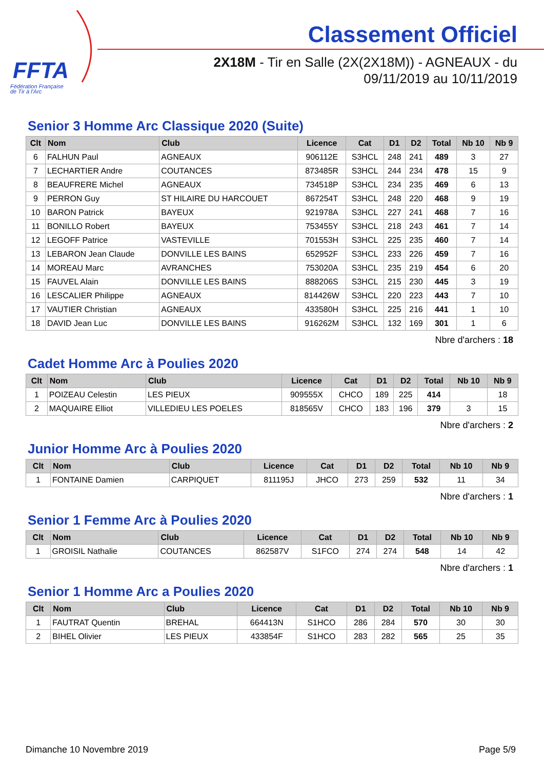FFTA
Fédération Française
de Tir à l'Arc
Classement Officiel
2X18M - Tir en Salle (2X(2X18M)) - AGNEAUX - du 09/11/2019 au 10/11/2019
Senior 3 Homme Arc Classique 2020 (Suite)
| Clt | Nom | Club | Licence | Cat | D1 | D2 | Total | Nb 10 | Nb 9 |
| --- | --- | --- | --- | --- | --- | --- | --- | --- | --- |
| 6 | FALHUN Paul | AGNEAUX | 906112E | S3HCL | 248 | 241 | 489 | 3 | 27 |
| 7 | LECHARTIER Andre | COUTANCES | 873485R | S3HCL | 244 | 234 | 478 | 15 | 9 |
| 8 | BEAUFRERE Michel | AGNEAUX | 734518P | S3HCL | 234 | 235 | 469 | 6 | 13 |
| 9 | PERRON Guy | ST HILAIRE DU HARCOUET | 867254T | S3HCL | 248 | 220 | 468 | 9 | 19 |
| 10 | BARON Patrick | BAYEUX | 921978A | S3HCL | 227 | 241 | 468 | 7 | 16 |
| 11 | BONILLO Robert | BAYEUX | 753455Y | S3HCL | 218 | 243 | 461 | 7 | 14 |
| 12 | LEGOFF Patrice | VASTEVILLE | 701553H | S3HCL | 225 | 235 | 460 | 7 | 14 |
| 13 | LEBARON Jean Claude | DONVILLE LES BAINS | 652952F | S3HCL | 233 | 226 | 459 | 7 | 16 |
| 14 | MOREAU Marc | AVRANCHES | 753020A | S3HCL | 235 | 219 | 454 | 6 | 20 |
| 15 | FAUVEL Alain | DONVILLE LES BAINS | 888206S | S3HCL | 215 | 230 | 445 | 3 | 19 |
| 16 | LESCALIER Philippe | AGNEAUX | 814426W | S3HCL | 220 | 223 | 443 | 7 | 10 |
| 17 | VAUTIER Christian | AGNEAUX | 433580H | S3HCL | 225 | 216 | 441 | 1 | 10 |
| 18 | DAVID Jean Luc | DONVILLE LES BAINS | 916262M | S3HCL | 132 | 169 | 301 | 1 | 6 |
Nbre d'archers : 18
Cadet Homme Arc à Poulies 2020
| Clt | Nom | Club | Licence | Cat | D1 | D2 | Total | Nb 10 | Nb 9 |
| --- | --- | --- | --- | --- | --- | --- | --- | --- | --- |
| 1 | POIZEAU Celestin | LES PIEUX | 909555X | CHCO | 189 | 225 | 414 | | 18 |
| 2 | MAQUAIRE Elliot | VILLEDIEU LES POELES | 818565V | CHCO | 183 | 196 | 379 | 3 | 15 |
Nbre d'archers : 2
Junior Homme Arc à Poulies 2020
| Clt | Nom | Club | Licence | Cat | D1 | D2 | Total | Nb 10 | Nb 9 |
| --- | --- | --- | --- | --- | --- | --- | --- | --- | --- |
| 1 | FONTAINE Damien | CARPIQUET | 811195J | JHCO | 273 | 259 | 532 | 11 | 34 |
Nbre d'archers : 1
Senior 1 Femme Arc à Poulies 2020
| Clt | Nom | Club | Licence | Cat | D1 | D2 | Total | Nb 10 | Nb 9 |
| --- | --- | --- | --- | --- | --- | --- | --- | --- | --- |
| 1 | GROISIL Nathalie | COUTANCES | 862587V | S1FCO | 274 | 274 | 548 | 14 | 42 |
Nbre d'archers : 1
Senior 1 Homme Arc a Poulies 2020
| Clt | Nom | Club | Licence | Cat | D1 | D2 | Total | Nb 10 | Nb 9 |
| --- | --- | --- | --- | --- | --- | --- | --- | --- | --- |
| 1 | FAUTRAT Quentin | BREHAL | 664413N | S1HCO | 286 | 284 | 570 | 30 | 30 |
| 2 | BIHEL Olivier | LES PIEUX | 433854F | S1HCO | 283 | 282 | 565 | 25 | 35 |
Dimanche 10 Novembre 2019 Page 5/9